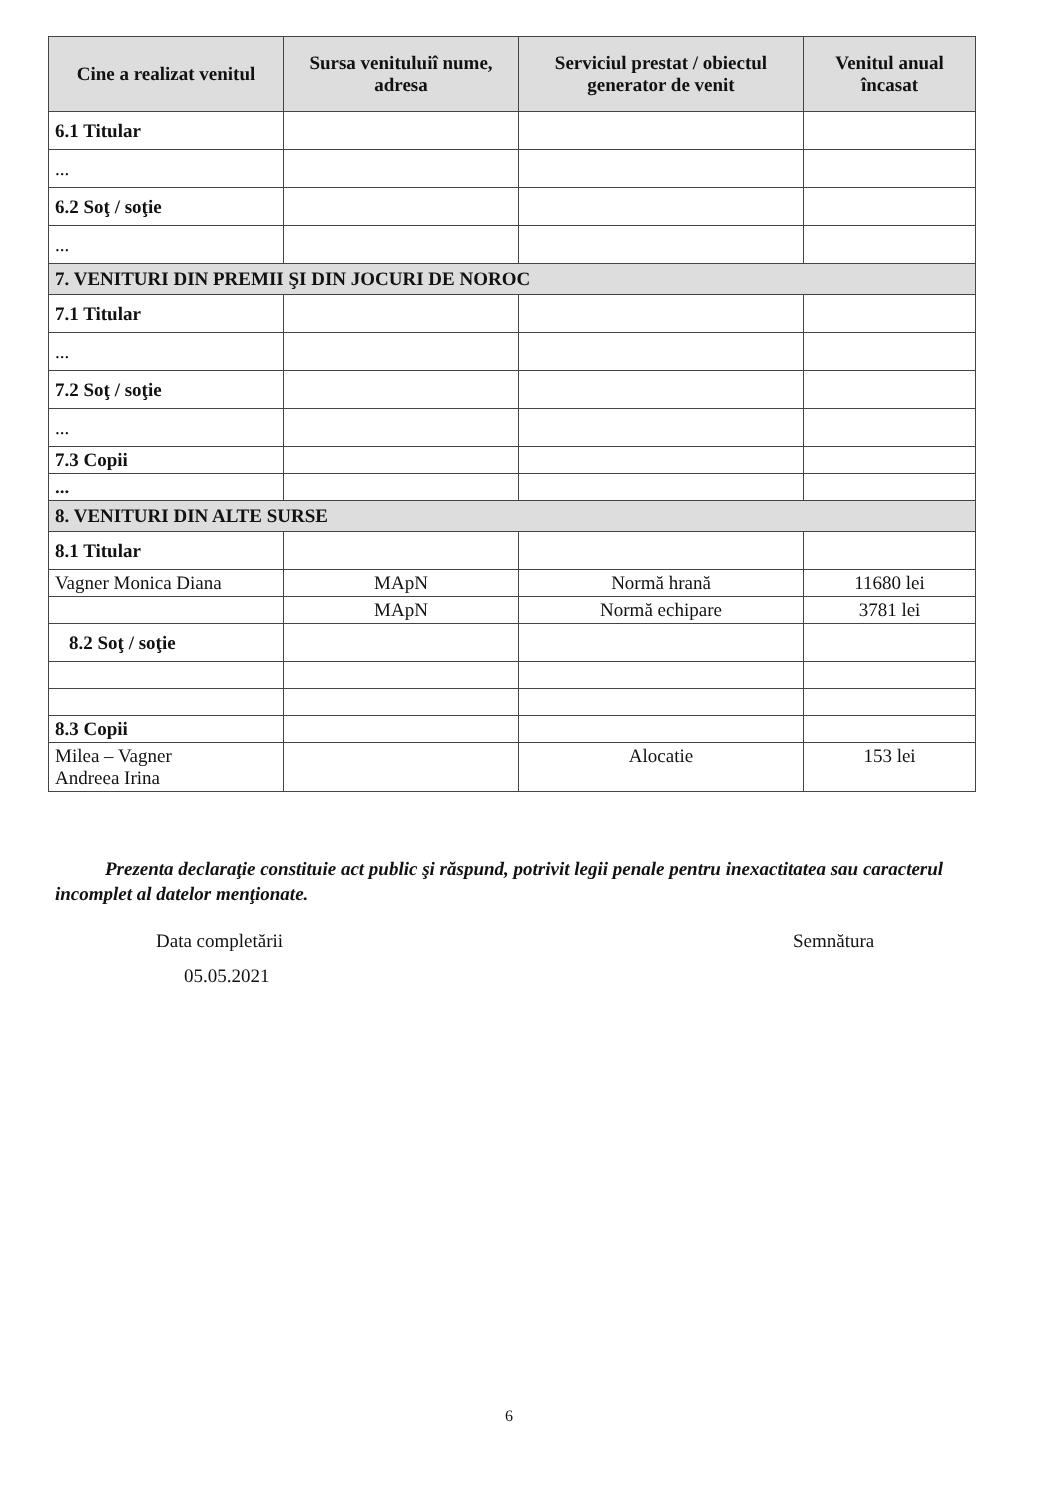| Cine a realizat venitul | Sursa venituluiî nume, adresa | Serviciul prestat / obiectul generator de venit | Venitul anual încasat |
| --- | --- | --- | --- |
| 6.1 Titular | | | |
| ... | | | |
| 6.2 Soţ / soţie | | | |
| ... | | | |
| 7. VENITURI DIN PREMII ŞI DIN JOCURI DE NOROC | | | |
| 7.1 Titular | | | |
| ... | | | |
| 7.2 Soţ / soţie | | | |
| ... | | | |
| 7.3 Copii | | | |
| ... | | | |
| 8. VENITURI DIN ALTE SURSE | | | |
| 8.1 Titular | | | |
| Vagner Monica Diana | MApN | Normă hrană | 11680 lei |
| | MApN | Normă echipare | 3781 lei |
| 8.2 Soţ / soţie | | | |
| 8.3 Copii | | | |
| Milea – Vagner Andreea Irina | | Alocatie | 153 lei |
Prezenta declaraţie constituie act public şi răspund, potrivit legii penale pentru inexactitatea sau caracterul incomplet al datelor menţionate.
Data completării
05.05.2021
Semnătura
6